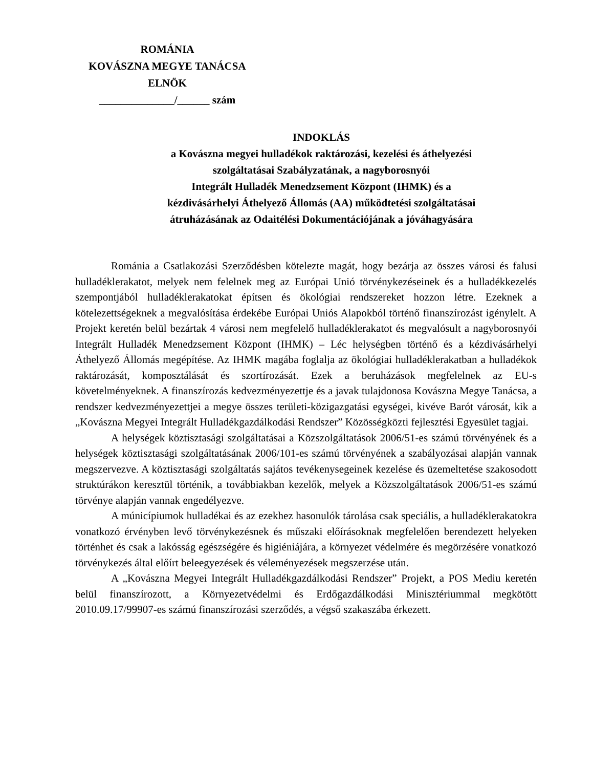ROMÁNIA
KOVÁSZNA MEGYE TANÁCSA
ELNÖK
______________/______ szám
INDOKLÁS
a Kovászna megyei hulladékok raktározási, kezelési és áthelyezési
szolgáltatásai Szabályzatának, a nagyborosnyói
Integrált Hulladék Menedzsement Központ (IHMK) és a
kézdivásárhelyi Áthelyező Állomás (AA) működtetési szolgáltatásai
átruházásának az Odaitélési Dokumentációjának a jóváhagyására
Románia a Csatlakozási Szerződésben kötelezte magát, hogy bezárja az összes városi és falusi hulladéklerakatot, melyek nem felelnek meg az Európai Unió törvénykezéseinek és a hulladékkezelés szempontjából hulladéklerakatokat építsen és ökológiai rendszereket hozzon létre. Ezeknek a kötelezettségeknek a megvalósítása érdekébe Európai Uniós Alapokból történő finanszírozást igénylelt. A Projekt keretén belül bezártak 4 városi nem megfelelő hulladéklerakatot és megvalósult a nagyborosnyói Integrált Hulladék Menedzsement Központ (IHMK) – Léc helységben történő és a kézdivásárhelyi Áthelyező Állomás megépítése. Az IHMK magába foglalja az ökológiai hulladéklerakatban a hulladékok raktározását, komposztálását és szortírozását. Ezek a beruházások megfelelnek az EU-s követelményeknek. A finanszírozás kedvezményezettje és a javak tulajdonosa Kovászna Megye Tanácsa, a rendszer kedvezményezettjei a megye összes területi-közigazgatási egységei, kivéve Barót városát, kik a „Kovászna Megyei Integrált Hulladékgazdálkodási Rendszer” Közösségközti fejlesztési Egyesület tagjai.
A helységek köztisztasági szolgáltatásai a Közszolgáltatások 2006/51-es számú törvényének és a helységek köztisztasági szolgáltatásának 2006/101-es számú törvényének a szabályozásai alapján vannak megszervezve. A köztisztasági szolgáltatás sajátos tevékenysegeinek kezelése és üzemeltetése szakosodott struktúrákon keresztül történik, a továbbiakban kezelők, melyek a Közszolgáltatások 2006/51-es számú törvénye alapján vannak engedélyezve.
A múnicípiumok hulladékai és az ezekhez hasonulók tárolása csak speciális, a hulladéklerakatokra vonatkozó érvényben levő törvénykezésnek és műszaki előírásoknak megfelelően berendezett helyeken történhet és csak a lakósság egészségére és higiéniájára, a környezet védelmére és megörzésére vonatkozó törvénykezés által előírt beleegyezések és véleményezések megszerzése után.
A „Kovászna Megyei Integrált Hulladékgazdálkodási Rendszer” Projekt, a POS Mediu keretén belül finanszírozott, a Környezetvédelmi és Erdőgazdálkodási Minisztériummal megkötött 2010.09.17/99907-es számú finanszírozási szerződés, a végső szakaszába érkezett.